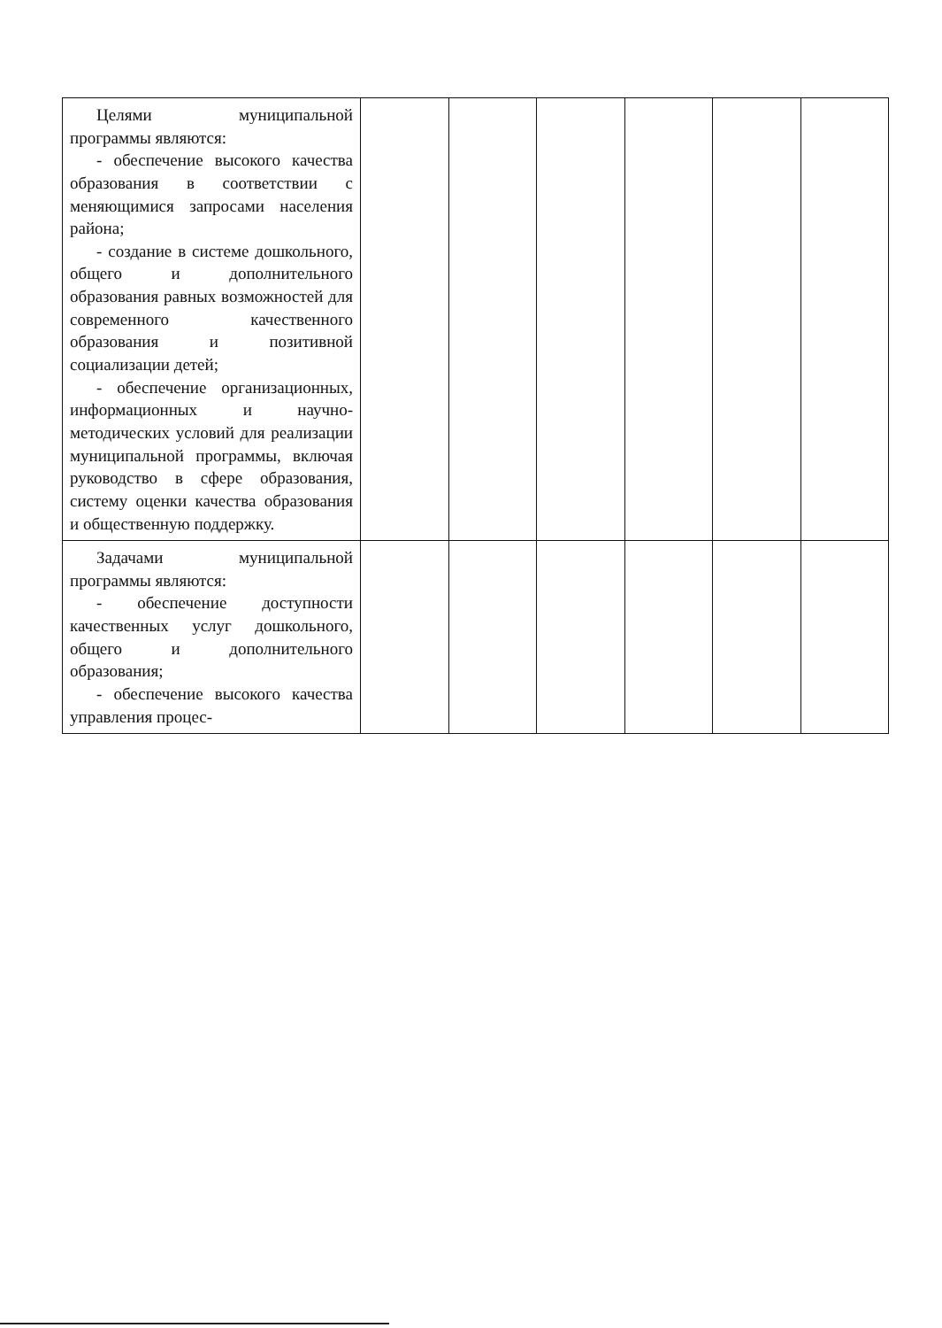| Целями муниципальной программы являются: - обеспечение высокого качества образования в соответствии с меняющимися запросами населения района; - создание в системе дошкольного, общего и дополнительного образования равных возможностей для современного качественного образования и позитивной социализации детей; - обеспечение организационных, информационных и научно-методических условий для реализации муниципальной программы, включая руководство в сфере образования, систему оценки качества образования и общественную поддержку. | | | | | | |
| Задачами муниципальной программы являются: - обеспечение доступности качественных услуг дошкольного, общего и дополнительного образования; - обеспечение высокого качества управления процес- | | | | | | |